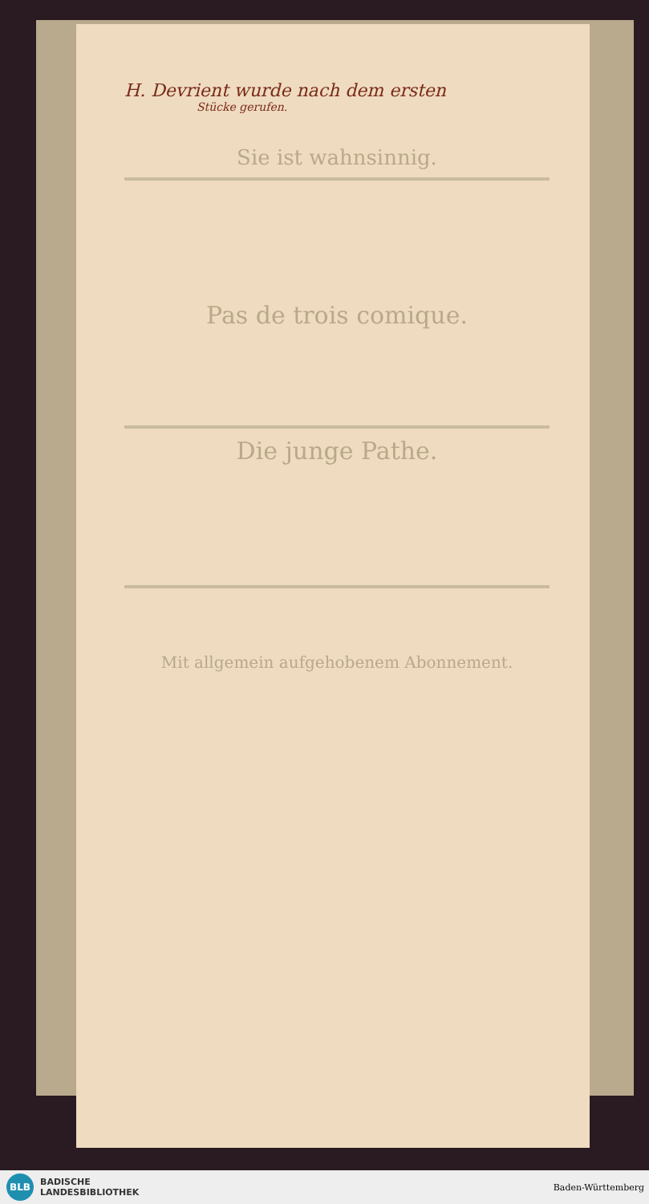H. Devrient wurde nach dem ersten
Stücke gerufen.
Sie ist wahnsinnig.
Pas de trois comique.
Die junge Pathe.
Mit allgemein aufgehobenem Abonnement.
BLB
BADISCHE
LANDESBIBLIOTHEK
Baden-Württemberg